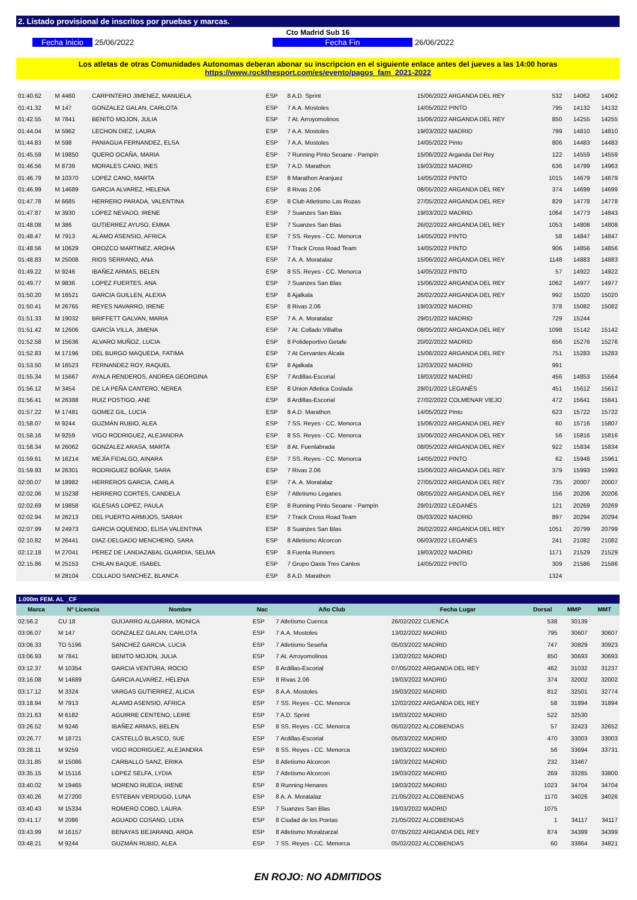2. Listado provisional de inscritos por pruebas y marcas.
Cto Madrid Sub 16
Fecha Inicio 25/06/2022 Fecha Fin 26/06/2022
Los atletas de otras Comunidades Autonomas deberan abonar su inscripcion en el siguiente enlace antes del jueves a las 14:00 horas
https://www.rockthesport.com/es/evento/pagos_fam_2021-2022
| 01:40.62 | M 4460 | CARPINTERO JIMENEZ, MANUELA | ESP | 8 A.D. Sprint | 15/06/2022 ARGANDA DEL REY | 532 | 14062 | 14062 |
| 01:41.32 | M 147 | GONZALEZ GALAN, CARLOTA | ESP | 7 A.A. Mostoles | 14/05/2022 PINTO | 795 | 14132 | 14132 |
| 01:42.55 | M 7841 | BENITO MOJON, JULIA | ESP | 7 At. Arroyomolinos | 15/06/2022 ARGANDA DEL REY | 850 | 14255 | 14255 |
| 01:44.04 | M 5962 | LECHON DIEZ, LAURA | ESP | 7 A.A. Mostoles | 19/03/2022 MADRID | 799 | 14810 | 14810 |
| 01:44.83 | M 598 | PANIAGUA FERNANDEZ, ELSA | ESP | 7 A.A. Mostoles | 14/05/2022 Pinto | 806 | 14483 | 14483 |
| 01:45.59 | M 19850 | QUERO OCAÑA, MARIA | ESP | 7 Running Pinto Seoane - Pampín | 15/06/2022 Arganda Del Rey | 122 | 14559 | 14559 |
| 01:46.56 | M 8739 | MORALES CANO, INES | ESP | 7 A.D. Marathon | 19/03/2022 MADRID | 636 | 14799 | 14963 |
| 01:46.79 | M 10370 | LOPEZ CANO, MARTA | ESP | 8 Marathon Aranjuez | 14/05/2022 PINTO | 1015 | 14679 | 14679 |
| 01:46.99 | M 14689 | GARCIA ALVAREZ, HELENA | ESP | 8 Rivas 2.06 | 08/05/2022 ARGANDA DEL REY | 374 | 14699 | 14699 |
| 01:47.78 | M 6685 | HERRERO PARADA, VALENTINA | ESP | 8 Club Atletismo Las Rozas | 27/05/2022 ARGANDA DEL REY | 829 | 14778 | 14778 |
| 01:47.87 | M 3930 | LOPEZ NEVADO, IRENE | ESP | 7 Suanzes San Blas | 19/03/2022 MADRID | 1064 | 14773 | 14843 |
| 01:48.08 | M 386 | GUTIERREZ AYUSO, EMMA | ESP | 7 Suanzes San Blas | 26/02/2022 ARGANDA DEL REY | 1053 | 14808 | 14808 |
| 01:48.47 | M 7913 | ALAMO ASENSIO, AFRICA | ESP | 7 SS. Reyes - CC. Menorca | 14/05/2022 PINTO | 58 | 14847 | 14847 |
| 01:48.56 | M 10629 | OROZCO MARTINEZ, AROHA | ESP | 7 Track Cross Road Team | 14/05/2022 PINTO | 906 | 14856 | 14856 |
| 01:48.83 | M 25008 | RIOS SERRANO, ANA | ESP | 7 A. A. Moratalaz | 15/06/2022 ARGANDA DEL REY | 1148 | 14883 | 14883 |
| 01:49.22 | M 9246 | IBAÑEZ ARMAS, BELEN | ESP | 8 SS. Reyes - CC. Menorca | 14/05/2022 PINTO | 57 | 14922 | 14922 |
| 01:49.77 | M 9836 | LOPEZ FUERTES, ANA | ESP | 7 Suanzes San Blas | 15/06/2022 ARGANDA DEL REY | 1062 | 14977 | 14977 |
| 01:50.20 | M 16521 | GARCIA GUILLEN, ALEXIA | ESP | 8 Ajalkala | 26/02/2022 ARGANDA DEL REY | 992 | 15020 | 15020 |
| 01:50.41 | M 26765 | REYES NAVARRO, IRENE | ESP | 8 Rivas 2.06 | 19/03/2022 MADRID | 378 | 15082 | 15082 |
| 01:51.33 | M 19032 | BRIFFETT GALVAN, MARIA | ESP | 7 A. A. Moratalaz | 29/01/2022 MADRID | 729 | 15244 | |
| 01:51.42 | M 12606 | GARCÍA VILLA, JIMENA | ESP | 7 At. Collado Villalba | 08/05/2022 ARGANDA DEL REY | 1098 | 15142 | 15142 |
| 01:52.58 | M 15636 | ALVARO MUÑOZ, LUCIA | ESP | 8 Polideportivo Getafe | 20/02/2022 MADRID | 656 | 15276 | 15276 |
| 01:52.83 | M 17196 | DEL BURGO MAQUEDA, FATIMA | ESP | 7 At Cervantes Alcala | 15/06/2022 ARGANDA DEL REY | 751 | 15283 | 15283 |
| 01:53.50 | M 16523 | FERNANDEZ ROY, RAQUEL | ESP | 8 Ajalkala | 12/03/2022 MADRID | 991 | | |
| 01:55.34 | M 15667 | AYALA RENDEROS, ANDREA GEORGINA | ESP | 7 Ardillas-Escorial | 19/03/2022 MADRID | 456 | 14853 | 15564 |
| 01:56.12 | M 3454 | DE LA PEÑA CANTERO, NEREA | ESP | 8 Union Atletica Coslada | 29/01/2022 LEGANÉS | 451 | 15612 | 15612 |
| 01:56.41 | M 26388 | RUIZ POSTIGO, ANE | ESP | 8 Ardillas-Escorial | 27/02/2022 COLMENAR VIEJO | 472 | 15641 | 15641 |
| 01:57.22 | M 17481 | GOMEZ GIL, LUCIA | ESP | 8 A.D. Marathon | 14/05/2022 Pinto | 623 | 15722 | 15722 |
| 01:58.07 | M 9244 | GUZMÁN RUBIO, ALEA | ESP | 7 SS. Reyes - CC. Menorca | 15/06/2022 ARGANDA DEL REY | 60 | 15716 | 15807 |
| 01:58.16 | M 9259 | VIGO RODRIGUEZ, ALEJANDRA | ESP | 8 SS. Reyes - CC. Menorca | 15/06/2022 ARGANDA DEL REY | 56 | 15816 | 15816 |
| 01:58.34 | M 26062 | GONZALEZ ARASA, MARTA | ESP | 8 At. Fuenlabrada | 08/05/2022 ARGANDA DEL REY | 922 | 15834 | 15834 |
| 01:59.61 | M 16214 | MEJÍA FIDALGO, AINARA | ESP | 7 SS. Reyes - CC. Menorca | 14/05/2022 PINTO | 62 | 15948 | 15961 |
| 01:59.93 | M 26301 | RODRIGUEZ BOÑAR, SARA | ESP | 7 Rivas 2.06 | 15/06/2022 ARGANDA DEL REY | 379 | 15993 | 15993 |
| 02:00.07 | M 18982 | HERREROS GARCIA, CARLA | ESP | 7 A. A. Moratalaz | 27/05/2022 ARGANDA DEL REY | 735 | 20007 | 20007 |
| 02:02.06 | M 15238 | HERRERO CORTES, CANDELA | ESP | 7 Atletismo Leganes | 08/05/2022 ARGANDA DEL REY | 156 | 20206 | 20206 |
| 02:02.69 | M 19858 | IGLESIAS LOPEZ, PAULA | ESP | 8 Running Pinto Seoane - Pampín | 29/01/2022 LEGANÉS | 121 | 20269 | 20269 |
| 02:02.94 | M 26213 | DEL PUERTO ARMIJOS, SARAH | ESP | 7 Track Cross Road Team | 05/03/2022 MADRID | 897 | 20294 | 20294 |
| 02:07.99 | M 24973 | GARCIA OQUENDO, ELISA VALENTINA | ESP | 8 Suanzes San Blas | 26/02/2022 ARGANDA DEL REY | 1051 | 20799 | 20799 |
| 02:10.82 | M 26441 | DIAZ-DELGADO MENCHERO, SARA | ESP | 8 Atletismo Alcorcon | 06/03/2022 LEGANÉS | 241 | 21082 | 21082 |
| 02:12.18 | M 27041 | PEREZ DE LANDAZABAL GUARDIA, SELMA | ESP | 8 Fuenla Runners | 19/03/2022 MADRID | 1171 | 21529 | 21529 |
| 02:15.86 | M 25153 | CHILAN BAQUE, ISABEL | ESP | 7 Grupo Oasis Tres Cantos | 14/05/2022 PINTO | 309 | 21586 | 21586 |
| | M 28104 | COLLADO SANCHEZ, BLANCA | ESP | 8 A.D. Marathon | | 1324 | | |
1.000m FEM. AL _CF
| Marca | Nº Licencia | Nombre | Nac | Año Club | Fecha Lugar | Dorsal | MMP | MMT |
| --- | --- | --- | --- | --- | --- | --- | --- | --- |
| 02:56.2 | CU 18 | GUIJARRO ALGARRA, MONICA | ESP | 7 Atletismo Cuenca | 26/02/2022 CUENCA | 538 | 30139 | |
| 03:06.07 | M 147 | GONZALEZ GALAN, CARLOTA | ESP | 7 A.A. Mostoles | 13/02/2022 MADRID | 795 | 30607 | 30607 |
| 03:06.33 | TO 5196 | SANCHEZ GARCIA, LUCIA | ESP | 7 Atletismo Seseña | 05/03/2022 MADRID | 747 | 30829 | 30923 |
| 03:06.93 | M 7841 | BENITO MOJON, JULIA | ESP | 7 At. Arroyomolinos | 13/02/2022 MADRID | 850 | 30693 | 30693 |
| 03:12.37 | M 10354 | GARCIA VENTURA, ROCIO | ESP | 8 Ardillas-Escorial | 07/05/2022 ARGANDA DEL REY | 462 | 31032 | 31237 |
| 03:16.08 | M 14689 | GARCIA ALVAREZ, HELENA | ESP | 8 Rivas 2.06 | 19/03/2022 MADRID | 374 | 32002 | 32002 |
| 03:17.12 | M 3324 | VARGAS GUTIERREZ, ALICIA | ESP | 8 A.A. Mostoles | 19/03/2022 MADRID | 812 | 32501 | 32774 |
| 03:18.94 | M 7913 | ALAMO ASENSIO, AFRICA | ESP | 7 SS. Reyes - CC. Menorca | 12/02/2022 ARGANDA DEL REY | 58 | 31894 | 31894 |
| 03:21.63 | M 6182 | AGUIRRE CENTENO, LEIRE | ESP | 7 A.D. Sprint | 19/03/2022 MADRID | 522 | 32530 | |
| 03:26.52 | M 9246 | IBAÑEZ ARMAS, BELEN | ESP | 8 SS. Reyes - CC. Menorca | 05/02/2022 ALCOBENDAS | 57 | 32423 | 32652 |
| 03:26.77 | M 18721 | CASTELLÓ BLASCO, SUE | ESP | 7 Ardillas-Escorial | 05/03/2022 MADRID | 470 | 33003 | 33003 |
| 03:28.11 | M 9259 | VIGO RODRIGUEZ, ALEJANDRA | ESP | 8 SS. Reyes - CC. Menorca | 19/03/2022 MADRID | 56 | 33694 | 33731 |
| 03:31.85 | M 15086 | CARBALLO SANZ, ERIKA | ESP | 8 Atletismo Alcorcon | 19/03/2022 MADRID | 232 | 33467 | |
| 03:35.15 | M 15116 | LOPEZ SELFA, LYDIA | ESP | 7 Atletismo Alcorcon | 19/03/2022 MADRID | 269 | 33285 | 33800 |
| 03:40.02 | M 19465 | MORENO RUEDA, IRENE | ESP | 8 Running Henares | 19/03/2022 MADRID | 1023 | 34704 | 34704 |
| 03:40.26 | M 27200 | ESTEBAN VERDUGO, LUNA | ESP | 8 A. A. Moratalaz | 21/05/2022 ALCOBENDAS | 1170 | 34026 | 34026 |
| 03:40.43 | M 15334 | ROMERO COBO, LAURA | ESP | 7 Suanzes San Blas | 19/03/2022 MADRID | 1075 | | |
| 03:41.17 | M 2086 | AGUADO COSANO, LIDIA | ESP | 8 Ciudad de los Poetas | 21/05/2022 ALCOBENDAS | 1 | 34117 | 34117 |
| 03:43.99 | M 16157 | BENAYAS BEJARANO, AROA | ESP | 8 Atletismo Moralzarzal | 07/05/2022 ARGANDA DEL REY | 874 | 34399 | 34399 |
| 03:48.21 | M 9244 | GUZMÁN RUBIO, ALEA | ESP | 7 SS. Reyes - CC. Menorca | 05/02/2022 ALCOBENDAS | 60 | 33864 | 34821 |
EN ROJO: NO ADMITIDOS